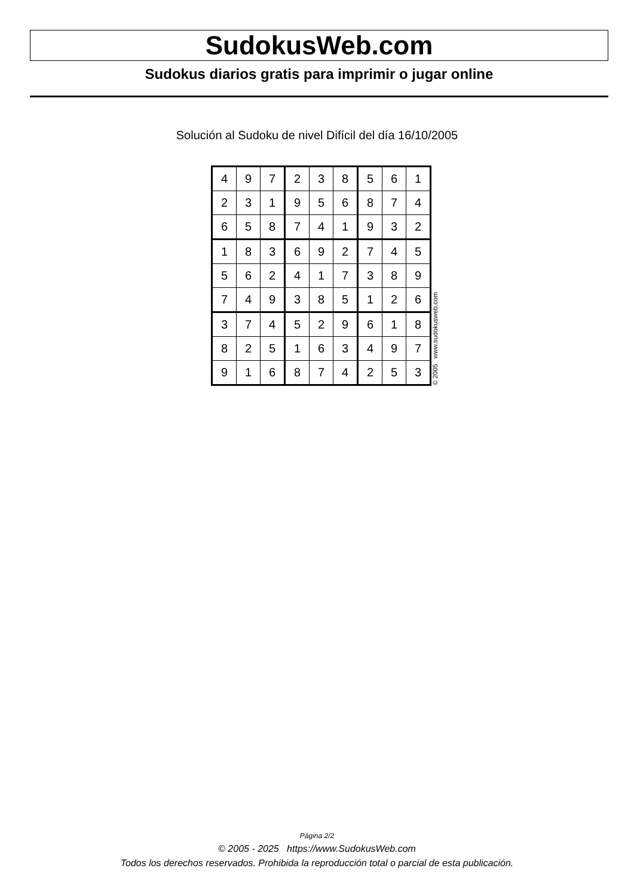SudokusWeb.com
Sudokus diarios gratis para imprimir o jugar online
Solución al Sudoku de nivel Difícil del día 16/10/2005
| 4 | 9 | 7 | 2 | 3 | 8 | 5 | 6 | 1 |
| 2 | 3 | 1 | 9 | 5 | 6 | 8 | 7 | 4 |
| 6 | 5 | 8 | 7 | 4 | 1 | 9 | 3 | 2 |
| 1 | 8 | 3 | 6 | 9 | 2 | 7 | 4 | 5 |
| 5 | 6 | 2 | 4 | 1 | 7 | 3 | 8 | 9 |
| 7 | 4 | 9 | 3 | 8 | 5 | 1 | 2 | 6 |
| 3 | 7 | 4 | 5 | 2 | 9 | 6 | 1 | 8 |
| 8 | 2 | 5 | 1 | 6 | 3 | 4 | 9 | 7 |
| 9 | 1 | 6 | 8 | 7 | 4 | 2 | 5 | 3 |
© 2005 www.sudokusweb.com
Página 2/2
© 2005 - 2025 https://www.SudokusWeb.com
Todos los derechos reservados. Prohibida la reproducción total o parcial de esta publicación.